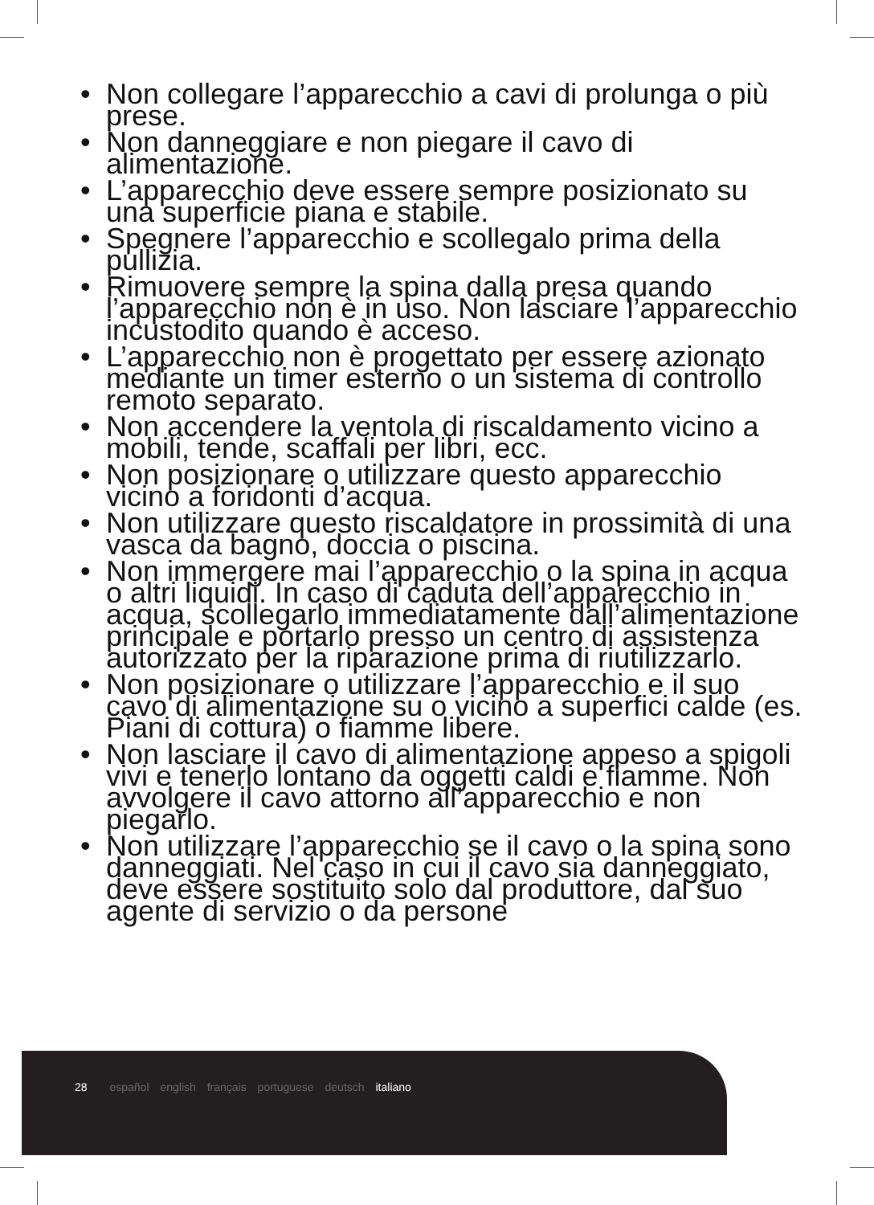• Non collegare l’apparecchio a cavi di prolunga o più prese.
• Non danneggiare e non piegare il cavo di alimentazione.
• L’apparecchio deve essere sempre posizionato su una superficie piana e stabile.
• Spegnere l’apparecchio e scollegalo prima della pullizia.
• Rimuovere sempre la spina dalla presa quando l’apparecchio non è in uso. Non lasciare l’apparecchio incustodito quando è acceso.
• L’apparecchio non è progettato per essere azionato mediante un timer esterno o un sistema di controllo remoto separato.
• Non accendere la ventola di riscaldamento vicino a mobili, tende, scaffali per libri, ecc.
• Non posizionare o utilizzare questo apparecchio vicino a foridonti d’acqua.
• Non utilizzare questo riscaldatore in prossimità di una vasca da bagno, doccia o piscina.
• Non immergere mai l’apparecchio o la spina in acqua o altri liquidi. In caso di caduta dell’apparecchio in acqua, scollegarlo immediatamente dall’alimentazione principale e portarlo presso un centro di assistenza autorizzato per la riparazione prima di riutilizzarlo.
• Non posizionare o utilizzare l’apparecchio e il suo cavo di alimentazione su o vicino a superfici calde (es. Piani di cottura) o fiamme libere.
• Non lasciare il cavo di alimentazione appeso a spigoli vivi e tenerlo lontano da oggetti caldi e fiamme. Non avvolgere il cavo attorno all’apparecchio e non piegarlo.
• Non utilizzare l’apparecchio se il cavo o la spina sono danneggiati. Nel caso in cui il cavo sia danneggiato, deve essere sostituito solo dal produttore, dal suo agente di servizio o da persone
28 español english français portuguese deutsch italiano